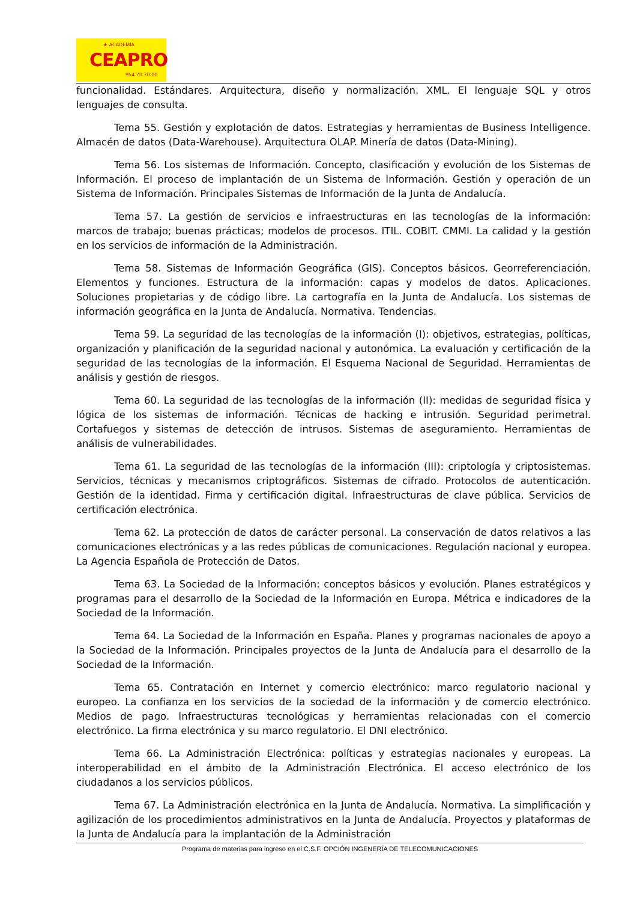★ ACADEMIA
CEAPRO
954 70 70 00
funcionalidad. Estándares. Arquitectura, diseño y normalización. XML. El lenguaje SQL y otros lenguajes de consulta.
Tema 55. Gestión y explotación de datos. Estrategias y herramientas de Business Intelligence. Almacén de datos (Data-Warehouse). Arquitectura OLAP. Minería de datos (Data-Mining).
Tema 56. Los sistemas de Información. Concepto, clasificación y evolución de los Sistemas de Información. El proceso de implantación de un Sistema de Información. Gestión y operación de un Sistema de Información. Principales Sistemas de Información de la Junta de Andalucía.
Tema 57. La gestión de servicios e infraestructuras en las tecnologías de la información: marcos de trabajo; buenas prácticas; modelos de procesos. ITIL. COBIT. CMMI. La calidad y la gestión en los servicios de información de la Administración.
Tema 58. Sistemas de Información Geográfica (GIS). Conceptos básicos. Georreferenciación. Elementos y funciones. Estructura de la información: capas y modelos de datos. Aplicaciones. Soluciones propietarias y de código libre. La cartografía en la Junta de Andalucía. Los sistemas de información geográfica en la Junta de Andalucía. Normativa. Tendencias.
Tema 59. La seguridad de las tecnologías de la información (I): objetivos, estrategias, políticas, organización y planificación de la seguridad nacional y autonómica. La evaluación y certificación de la seguridad de las tecnologías de la información. El Esquema Nacional de Seguridad. Herramientas de análisis y gestión de riesgos.
Tema 60. La seguridad de las tecnologías de la información (II): medidas de seguridad física y lógica de los sistemas de información. Técnicas de hacking e intrusión. Seguridad perimetral. Cortafuegos y sistemas de detección de intrusos. Sistemas de aseguramiento. Herramientas de análisis de vulnerabilidades.
Tema 61. La seguridad de las tecnologías de la información (III): criptología y criptosistemas. Servicios, técnicas y mecanismos criptográficos. Sistemas de cifrado. Protocolos de autenticación. Gestión de la identidad. Firma y certificación digital. Infraestructuras de clave pública. Servicios de certificación electrónica.
Tema 62. La protección de datos de carácter personal. La conservación de datos relativos a las comunicaciones electrónicas y a las redes públicas de comunicaciones. Regulación nacional y europea. La Agencia Española de Protección de Datos.
Tema 63. La Sociedad de la Información: conceptos básicos y evolución. Planes estratégicos y programas para el desarrollo de la Sociedad de la Información en Europa. Métrica e indicadores de la Sociedad de la Información.
Tema 64. La Sociedad de la Información en España. Planes y programas nacionales de apoyo a la Sociedad de la Información. Principales proyectos de la Junta de Andalucía para el desarrollo de la Sociedad de la Información.
Tema 65. Contratación en Internet y comercio electrónico: marco regulatorio nacional y europeo. La confianza en los servicios de la sociedad de la información y de comercio electrónico. Medios de pago. Infraestructuras tecnológicas y herramientas relacionadas con el comercio electrónico. La firma electrónica y su marco regulatorio. El DNI electrónico.
Tema 66. La Administración Electrónica: políticas y estrategias nacionales y europeas. La interoperabilidad en el ámbito de la Administración Electrónica. El acceso electrónico de los ciudadanos a los servicios públicos.
Tema 67. La Administración electrónica en la Junta de Andalucía. Normativa. La simplificación y agilización de los procedimientos administrativos en la Junta de Andalucía. Proyectos y plataformas de la Junta de Andalucía para la implantación de la Administración
Programa de materias para ingreso en el C.S.F. OPCIÓN INGENERÍA DE TELECOMUNICACIONES